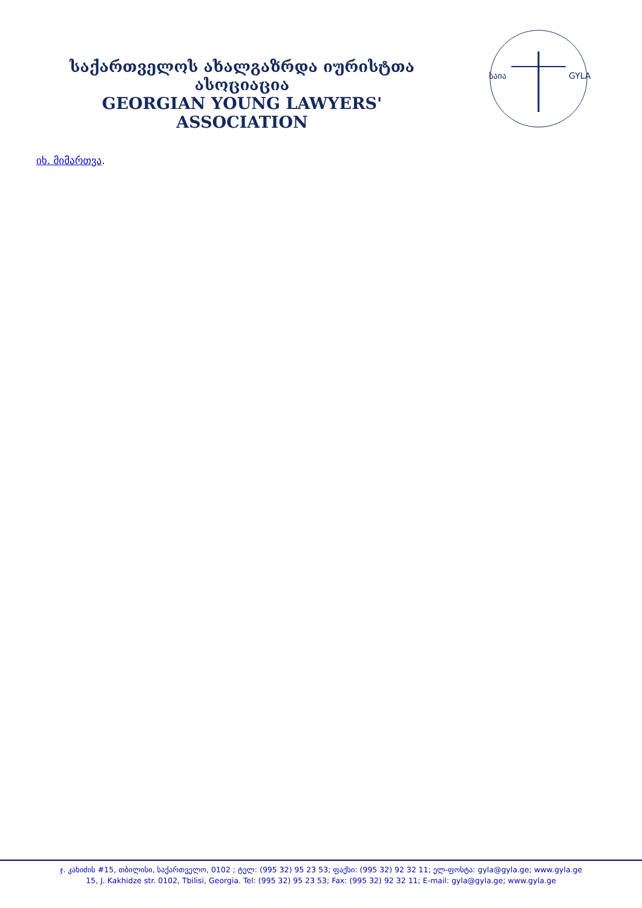საქართველოს ახალგაზრდა იურისტთა ასოციაცია
GEORGIAN YOUNG LAWYERS' ASSOCIATION
საია
GYLA
იხ. მიმართვა.
ჯ. კახიძის #15, თბილისი, საქართველო, 0102 ; ტელ: (995 32) 95 23 53; ფაქსი: (995 32) 92 32 11; ელ-ფოსტა: gyla@gyla.ge; www.gyla.ge
15, J. Kakhidze str. 0102, Tbilisi, Georgia. Tel: (995 32) 95 23 53; Fax: (995 32) 92 32 11; E-mail: gyla@gyla.ge; www.gyla.ge